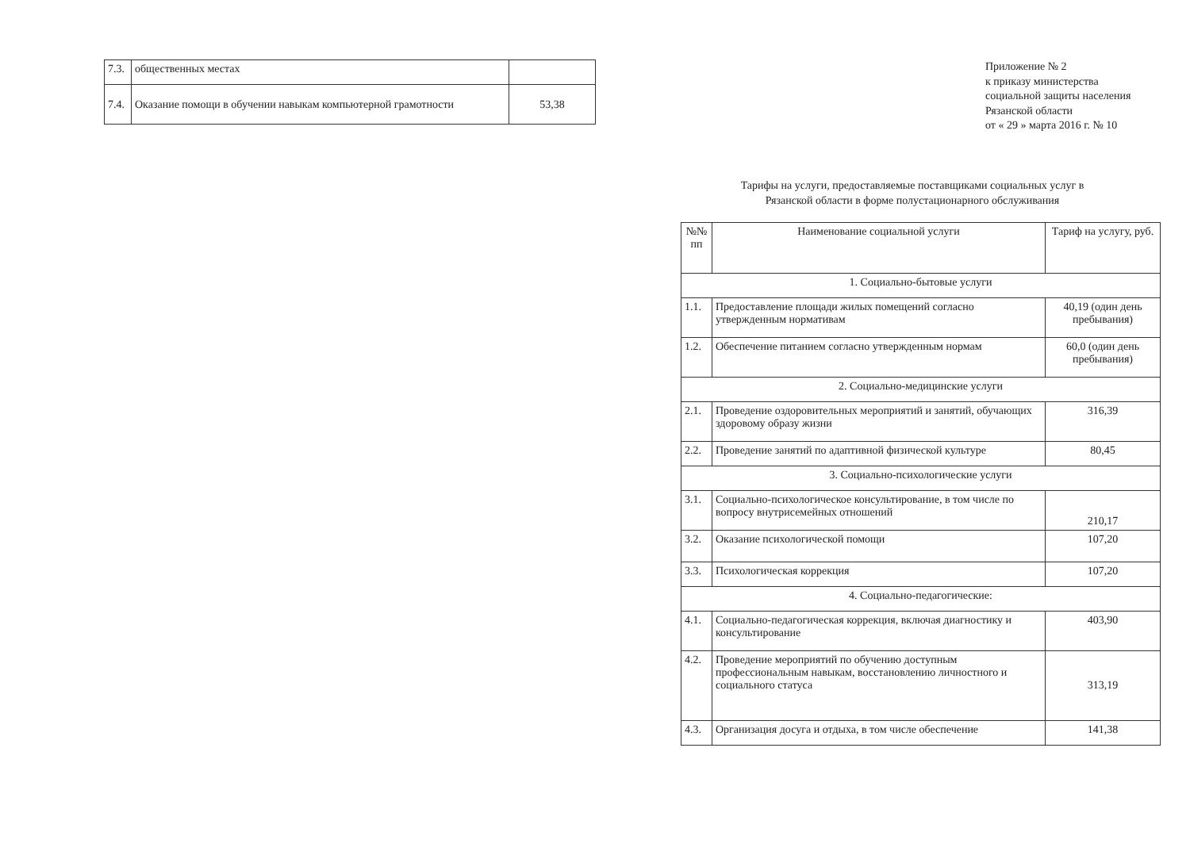| 7.3. | общественных местах | |
| 7.4. | Оказание помощи в обучении навыкам компьютерной грамотности | 53,38 |
Приложение № 2
к приказу министерства
социальной защиты населения
Рязанской области
от « 29 » марта 2016 г. № 10
Тарифы на услуги, предоставляемые поставщиками социальных услуг в
Рязанской области в форме полустационарного обслуживания
| №№ пп | Наименование социальной услуги | Тариф на услугу, руб. |
| --- | --- | --- |
| 1. Социально-бытовые услуги | | |
| 1.1. | Предоставление площади жилых помещений согласно утвержденным нормативам | 40,19 (один день пребывания) |
| 1.2. | Обеспечение питанием согласно утвержденным нормам | 60,0 (один день пребывания) |
| 2. Социально-медицинские услуги | | |
| 2.1. | Проведение оздоровительных мероприятий и занятий, обучающих здоровому образу жизни | 316,39 |
| 2.2. | Проведение занятий по адаптивной физической культуре | 80,45 |
| 3. Социально-психологические услуги | | |
| 3.1. | Социально-психологическое консультирование, в том числе по вопросу внутрисемейных отношений | 210,17 |
| 3.2. | Оказание психологической помощи | 107,20 |
| 3.3. | Психологическая коррекция | 107,20 |
| 4. Социально-педагогические: | | |
| 4.1. | Социально-педагогическая коррекция, включая диагностику и консультирование | 403,90 |
| 4.2. | Проведение мероприятий по обучению доступным профессиональным навыкам, восстановлению личностного и социального статуса | 313,19 |
| 4.3. | Организация досуга и отдыха, в том числе обеспечение | 141,38 |